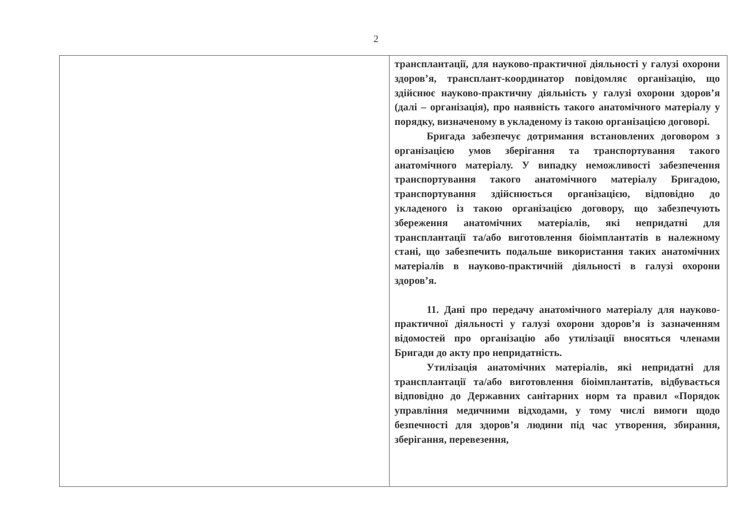2
| | трансплантації, для науково-практичної діяльності у галузі охорони здоров’я, трансплант-координатор повідомляє організацію, що здійснює науково-практичну діяльність у галузі охорони здоров’я (далі – організація), про наявність такого анатомічного матеріалу у порядку, визначеному в укладеному із такою організацією договорі. Бригада забезпечує дотримання встановлених договором з організацією умов зберігання та транспортування такого анатомічного матеріалу. У випадку неможливості забезпечення транспортування такого анатомічного матеріалу Бригадою, транспортування здійснюється організацією, відповідно до укладеного із такою організацією договору, що забезпечують збереження анатомічних матеріалів, які непридатні для трансплантації та/або виготовлення біоімплантатів в належному стані, що забезпечить подальше використання таких анатомічних матеріалів в науково-практичній діяльності в галузі охорони здоров’я. 11. Дані про передачу анатомічного матеріалу для науково-практичної діяльності у галузі охорони здоров’я із зазначенням відомостей про організацію або утилізації вносяться членами Бригади до акту про непридатність. Утилізація анатомічних матеріалів, які непридатні для трансплантації та/або виготовлення біоімплантатів, відбувається відповідно до Державних санітарних норм та правил «Порядок управління медичними відходами, у тому числі вимоги щодо безпечності для здоров’я людини під час утворення, збирання, зберігання, перевезення, |